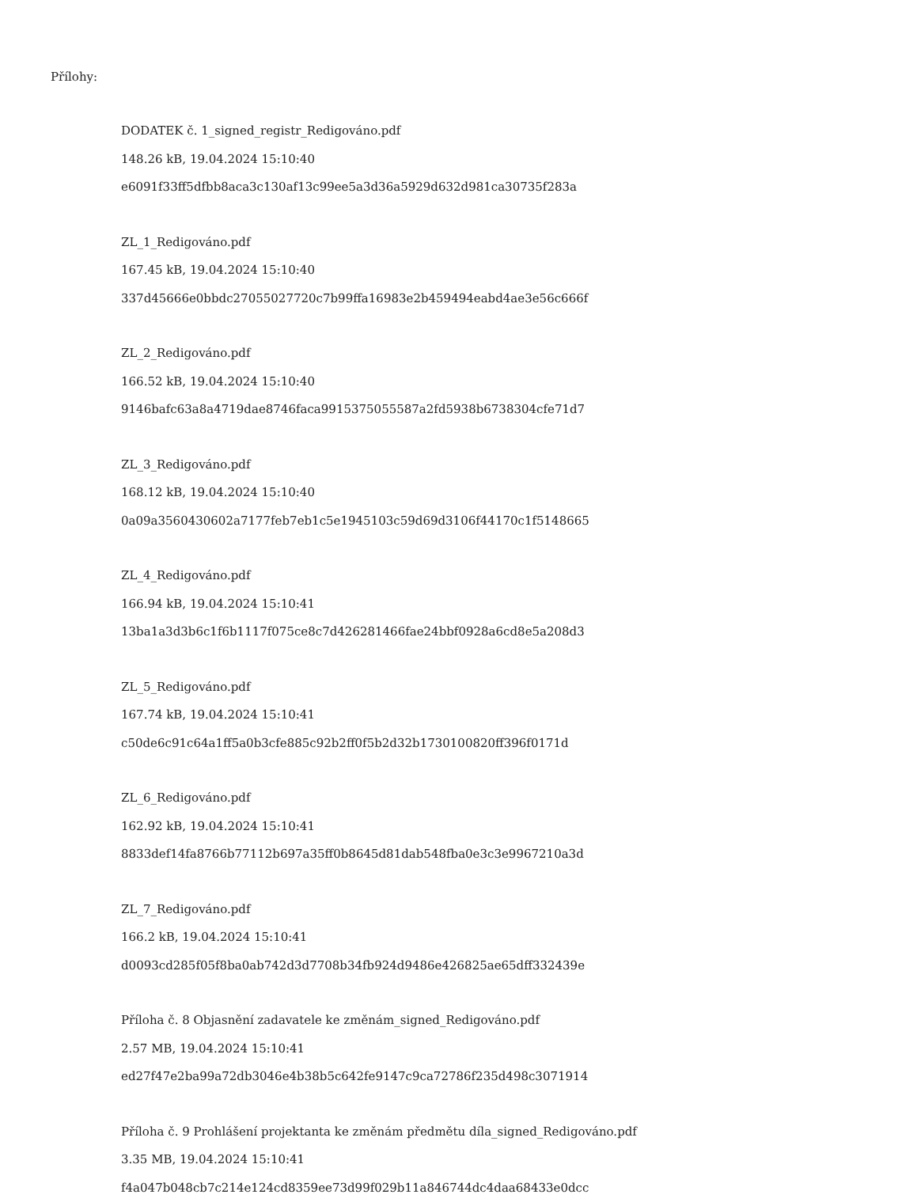Přílohy:
DODATEK č. 1_signed_registr_Redigováno.pdf
148.26 kB, 19.04.2024 15:10:40
e6091f33ff5dfbb8aca3c130af13c99ee5a3d36a5929d632d981ca30735f283a
ZL_1_Redigováno.pdf
167.45 kB, 19.04.2024 15:10:40
337d45666e0bbdc27055027720c7b99ffa16983e2b459494eabd4ae3e56c666f
ZL_2_Redigováno.pdf
166.52 kB, 19.04.2024 15:10:40
9146bafc63a8a4719dae8746faca9915375055587a2fd5938b6738304cfe71d7
ZL_3_Redigováno.pdf
168.12 kB, 19.04.2024 15:10:40
0a09a3560430602a7177feb7eb1c5e1945103c59d69d3106f44170c1f5148665
ZL_4_Redigováno.pdf
166.94 kB, 19.04.2024 15:10:41
13ba1a3d3b6c1f6b1117f075ce8c7d426281466fae24bbf0928a6cd8e5a208d3
ZL_5_Redigováno.pdf
167.74 kB, 19.04.2024 15:10:41
c50de6c91c64a1ff5a0b3cfe885c92b2ff0f5b2d32b1730100820ff396f0171d
ZL_6_Redigováno.pdf
162.92 kB, 19.04.2024 15:10:41
8833def14fa8766b77112b697a35ff0b8645d81dab548fba0e3c3e9967210a3d
ZL_7_Redigováno.pdf
166.2 kB, 19.04.2024 15:10:41
d0093cd285f05f8ba0ab742d3d7708b34fb924d9486e426825ae65dff332439e
Příloha č. 8 Objasnění zadavatele ke změnám_signed_Redigováno.pdf
2.57 MB, 19.04.2024 15:10:41
ed27f47e2ba99a72db3046e4b38b5c642fe9147c9ca72786f235d498c3071914
Příloha č. 9 Prohlášení projektanta ke změnám předmětu díla_signed_Redigováno.pdf
3.35 MB, 19.04.2024 15:10:41
f4a047b048cb7c214e124cd8359ee73d99f029b11a846744dc4daa68433e0dcc